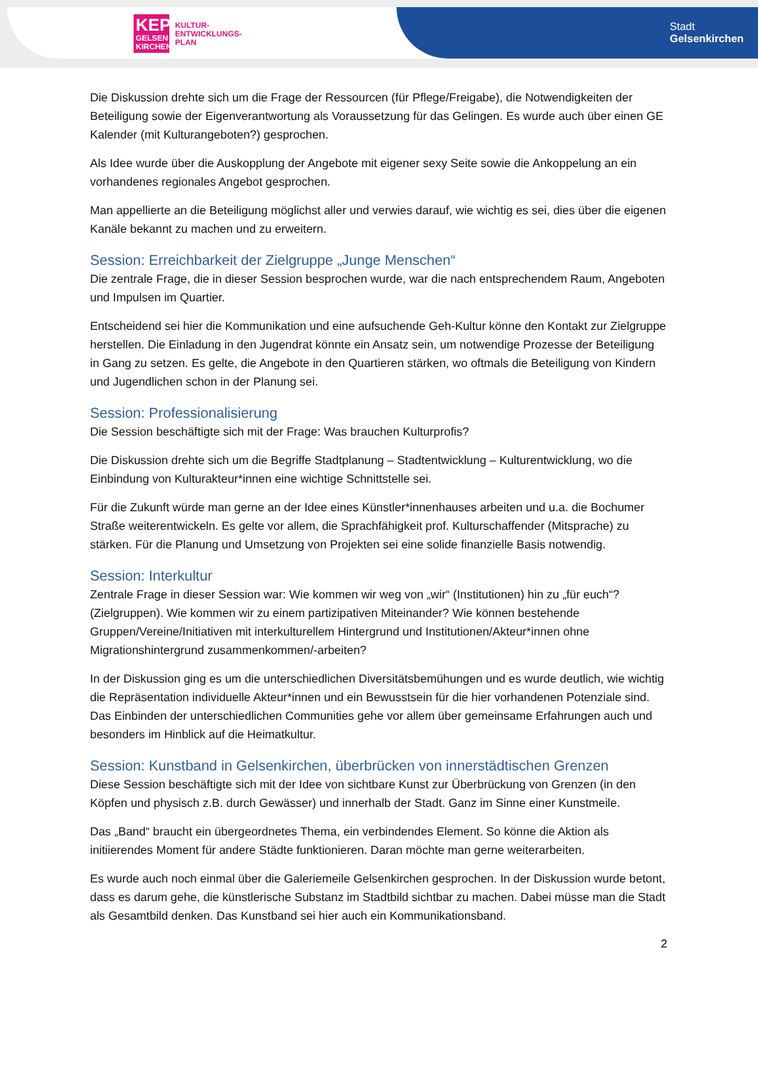KEP
GELSEN KIRCHEN
KULTUR-
ENTWICKLUNGS-
PLAN
Stadt
Gelsenkirchen
Die Diskussion drehte sich um die Frage der Ressourcen (für Pflege/Freigabe), die Notwendigkeiten der Beteiligung sowie der Eigenverantwortung als Voraussetzung für das Gelingen. Es wurde auch über einen GE Kalender (mit Kulturangeboten?) gesprochen.
Als Idee wurde über die Auskopplung der Angebote mit eigener sexy Seite sowie die Ankoppelung an ein vorhandenes regionales Angebot gesprochen.
Man appellierte an die Beteiligung möglichst aller und verwies darauf, wie wichtig es sei, dies über die eigenen Kanäle bekannt zu machen und zu erweitern.
Session: Erreichbarkeit der Zielgruppe „Junge Menschen“
Die zentrale Frage, die in dieser Session besprochen wurde, war die nach entsprechendem Raum, Angeboten und Impulsen im Quartier.
Entscheidend sei hier die Kommunikation und eine aufsuchende Geh-Kultur könne den Kontakt zur Zielgruppe herstellen. Die Einladung in den Jugendrat könnte ein Ansatz sein, um notwendige Prozesse der Beteiligung in Gang zu setzen. Es gelte, die Angebote in den Quartieren stärken, wo oftmals die Beteiligung von Kindern und Jugendlichen schon in der Planung sei.
Session: Professionalisierung
Die Session beschäftigte sich mit der Frage: Was brauchen Kulturprofis?
Die Diskussion drehte sich um die Begriffe Stadtplanung – Stadtentwicklung – Kulturentwicklung, wo die Einbindung von Kulturakteur*innen eine wichtige Schnittstelle sei.
Für die Zukunft würde man gerne an der Idee eines Künstler*innenhauses arbeiten und u.a. die Bochumer Straße weiterentwickeln. Es gelte vor allem, die Sprachfähigkeit prof. Kulturschaffender (Mitsprache) zu stärken. Für die Planung und Umsetzung von Projekten sei eine solide finanzielle Basis notwendig.
Session: Interkultur
Zentrale Frage in dieser Session war: Wie kommen wir weg von „wir“ (Institutionen) hin zu „für euch“? (Zielgruppen). Wie kommen wir zu einem partizipativen Miteinander? Wie können bestehende Gruppen/Vereine/Initiativen mit interkulturellem Hintergrund und Institutionen/Akteur*innen ohne Migrationshintergrund zusammenkommen/-arbeiten?
In der Diskussion ging es um die unterschiedlichen Diversitätsbemühungen und es wurde deutlich, wie wichtig die Repräsentation individuelle Akteur*innen und ein Bewusstsein für die hier vorhandenen Potenziale sind. Das Einbinden der unterschiedlichen Communities gehe vor allem über gemeinsame Erfahrungen auch und besonders im Hinblick auf die Heimatkultur.
Session: Kunstband in Gelsenkirchen, überbrücken von innerstädtischen Grenzen
Diese Session beschäftigte sich mit der Idee von sichtbare Kunst zur Überbrückung von Grenzen (in den Köpfen und physisch z.B. durch Gewässer) und innerhalb der Stadt. Ganz im Sinne einer Kunstmeile.
Das „Band“ braucht ein übergeordnetes Thema, ein verbindendes Element. So könne die Aktion als initiierendes Moment für andere Städte funktionieren. Daran möchte man gerne weiterarbeiten.
Es wurde auch noch einmal über die Galeriemeile Gelsenkirchen gesprochen. In der Diskussion wurde betont, dass es darum gehe, die künstlerische Substanz im Stadtbild sichtbar zu machen. Dabei müsse man die Stadt als Gesamtbild denken. Das Kunstband sei hier auch ein Kommunikationsband.
2